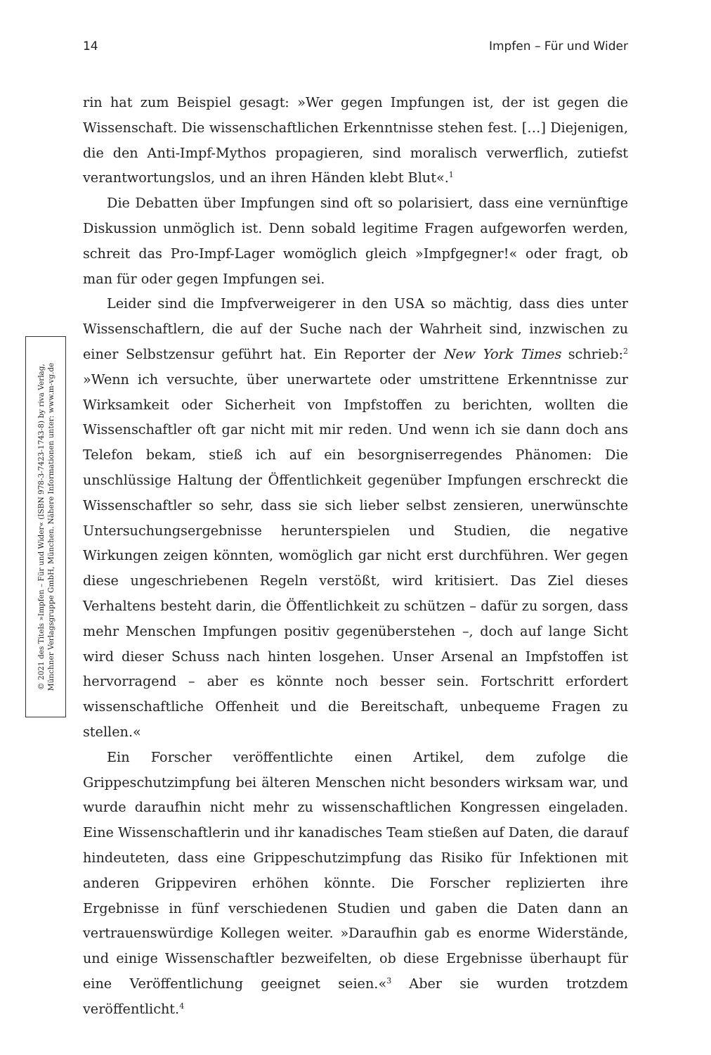14 Impfen – Für und Wider
© 2021 des Titels »Impfen – Für und Wider« (ISBN 978-3-7423-1743-8) by riva Verlag,
Münchner Verlagsgruppe GmbH, München. Nähere Informationen unter: www.m-vg.de
rin hat zum Beispiel gesagt: »Wer gegen Impfungen ist, der ist gegen die Wissenschaft. Die wissenschaftlichen Erkenntnisse stehen fest. […] Diejenigen, die den Anti-Impf-Mythos propagieren, sind moralisch verwerflich, zutiefst verantwortungslos, und an ihren Händen klebt Blut«.<sup>1</sup>
Die Debatten über Impfungen sind oft so polarisiert, dass eine vernünftige Diskussion unmöglich ist. Denn sobald legitime Fragen aufgeworfen werden, schreit das Pro-Impf-Lager womöglich gleich »Impfgegner!« oder fragt, ob man für oder gegen Impfungen sei.
Leider sind die Impfverweigerer in den USA so mächtig, dass dies unter Wissenschaftlern, die auf der Suche nach der Wahrheit sind, inzwischen zu einer Selbstzensur geführt hat. Ein Reporter der New York Times schrieb:<sup>2</sup> »Wenn ich versuchte, über unerwartete oder umstrittene Erkenntnisse zur Wirksamkeit oder Sicherheit von Impfstoffen zu berichten, wollten die Wissenschaftler oft gar nicht mit mir reden. Und wenn ich sie dann doch ans Telefon bekam, stieß ich auf ein besorgniserregendes Phänomen: Die unschlüssige Haltung der Öffentlichkeit gegenüber Impfungen erschreckt die Wissenschaftler so sehr, dass sie sich lieber selbst zensieren, unerwünschte Untersuchungsergebnisse herunterspielen und Studien, die negative Wirkungen zeigen könnten, womöglich gar nicht erst durchführen. Wer gegen diese ungeschriebenen Regeln verstößt, wird kritisiert. Das Ziel dieses Verhaltens besteht darin, die Öffentlichkeit zu schützen – dafür zu sorgen, dass mehr Menschen Impfungen positiv gegenüberstehen –, doch auf lange Sicht wird dieser Schuss nach hinten losgehen. Unser Arsenal an Impfstoffen ist hervorragend – aber es könnte noch besser sein. Fortschritt erfordert wissenschaftliche Offenheit und die Bereitschaft, unbequeme Fragen zu stellen.«
Ein Forscher veröffentlichte einen Artikel, dem zufolge die Grippeschutzimpfung bei älteren Menschen nicht besonders wirksam war, und wurde daraufhin nicht mehr zu wissenschaftlichen Kongressen eingeladen. Eine Wissenschaftlerin und ihr kanadisches Team stießen auf Daten, die darauf hindeuteten, dass eine Grippeschutzimpfung das Risiko für Infektionen mit anderen Grippeviren erhöhen könnte. Die Forscher replizierten ihre Ergebnisse in fünf verschiedenen Studien und gaben die Daten dann an vertrauenswürdige Kollegen weiter. »Daraufhin gab es enorme Widerstände, und einige Wissenschaftler bezweifelten, ob diese Ergebnisse überhaupt für eine Veröffentlichung geeignet seien.«<sup>3</sup> Aber sie wurden trotzdem veröffentlicht.<sup>4</sup>